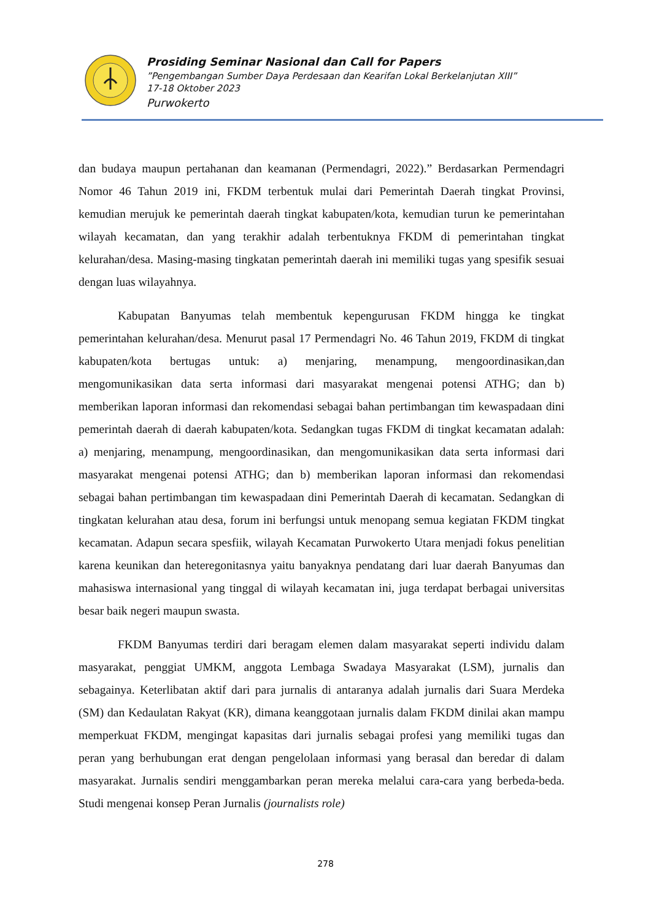Prosiding Seminar Nasional dan Call for Papers
”Pengembangan Sumber Daya Perdesaan dan Kearifan Lokal Berkelanjutan XIII”
17-18 Oktober 2023
Purwokerto
dan budaya maupun pertahanan dan keamanan (Permendagri, 2022).” Berdasarkan Permendagri Nomor 46 Tahun 2019 ini, FKDM terbentuk mulai dari Pemerintah Daerah tingkat Provinsi, kemudian merujuk ke pemerintah daerah tingkat kabupaten/kota, kemudian turun ke pemerintahan wilayah kecamatan, dan yang terakhir adalah terbentuknya FKDM di pemerintahan tingkat kelurahan/desa. Masing-masing tingkatan pemerintah daerah ini memiliki tugas yang spesifik sesuai dengan luas wilayahnya.
Kabupatan Banyumas telah membentuk kepengurusan FKDM hingga ke tingkat pemerintahan kelurahan/desa. Menurut pasal 17 Permendagri No. 46 Tahun 2019, FKDM di tingkat kabupaten/kota bertugas untuk: a) menjaring, menampung, mengoordinasikan,dan mengomunikasikan data serta informasi dari masyarakat mengenai potensi ATHG; dan b) memberikan laporan informasi dan rekomendasi sebagai bahan pertimbangan tim kewaspadaan dini pemerintah daerah di daerah kabupaten/kota. Sedangkan tugas FKDM di tingkat kecamatan adalah: a) menjaring, menampung, mengoordinasikan, dan mengomunikasikan data serta informasi dari masyarakat mengenai potensi ATHG; dan b) memberikan laporan informasi dan rekomendasi sebagai bahan pertimbangan tim kewaspadaan dini Pemerintah Daerah di kecamatan. Sedangkan di tingkatan kelurahan atau desa, forum ini berfungsi untuk menopang semua kegiatan FKDM tingkat kecamatan. Adapun secara spesfiik, wilayah Kecamatan Purwokerto Utara menjadi fokus penelitian karena keunikan dan heteregonitasnya yaitu banyaknya pendatang dari luar daerah Banyumas dan mahasiswa internasional yang tinggal di wilayah kecamatan ini, juga terdapat berbagai universitas besar baik negeri maupun swasta.
FKDM Banyumas terdiri dari beragam elemen dalam masyarakat seperti individu dalam masyarakat, penggiat UMKM, anggota Lembaga Swadaya Masyarakat (LSM), jurnalis dan sebagainya. Keterlibatan aktif dari para jurnalis di antaranya adalah jurnalis dari Suara Merdeka (SM) dan Kedaulatan Rakyat (KR), dimana keanggotaan jurnalis dalam FKDM dinilai akan mampu memperkuat FKDM, mengingat kapasitas dari jurnalis sebagai profesi yang memiliki tugas dan peran yang berhubungan erat dengan pengelolaan informasi yang berasal dan beredar di dalam masyarakat. Jurnalis sendiri menggambarkan peran mereka melalui cara-cara yang berbeda-beda. Studi mengenai konsep Peran Jurnalis (journalists role)
278